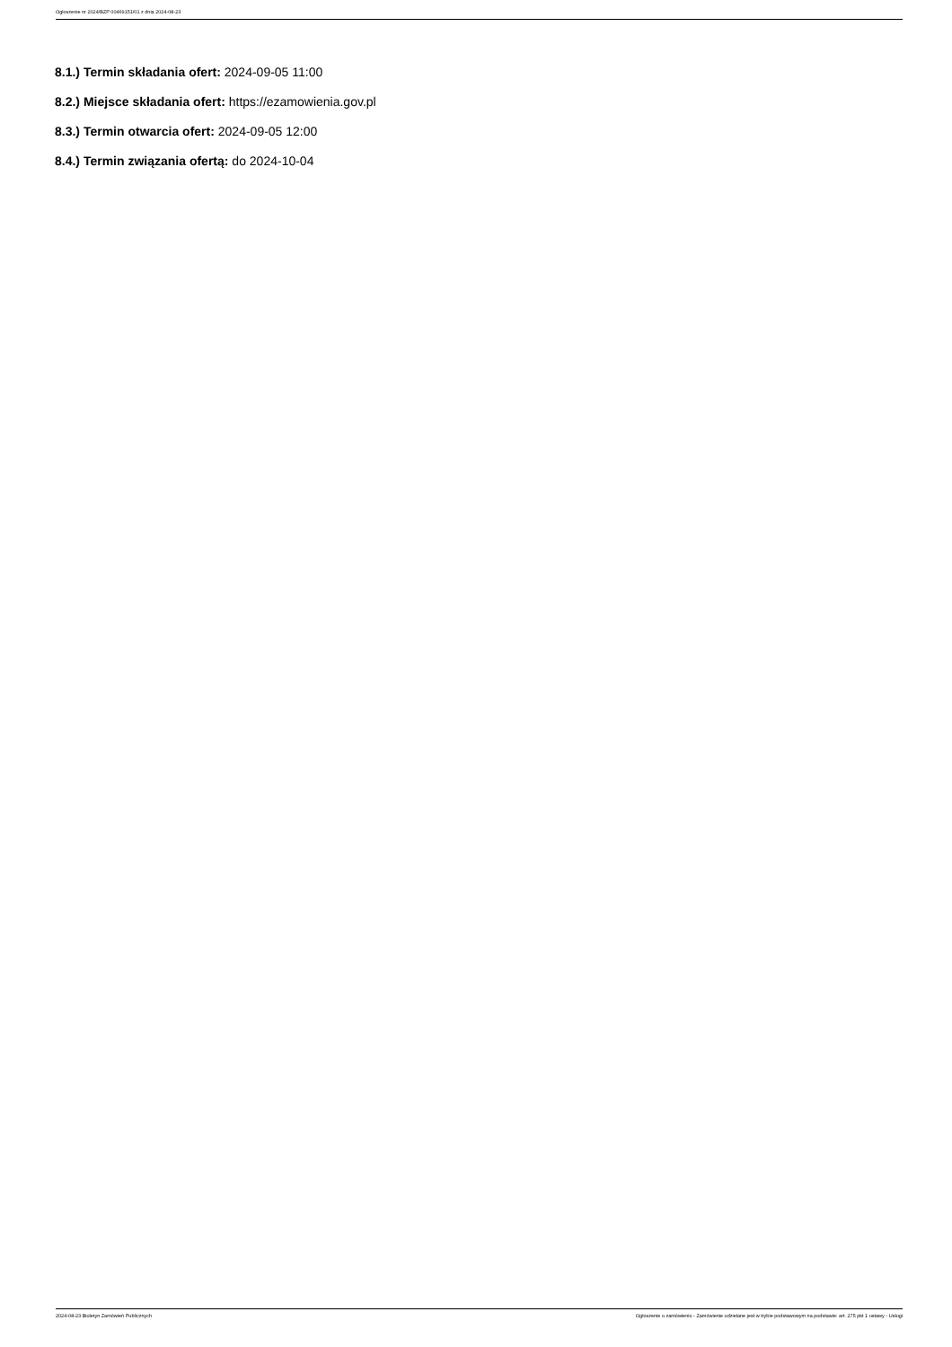Ogłoszenie nr 2024/BZP 00469151/01 z dnia 2024-08-23
8.1.) Termin składania ofert: 2024-09-05 11:00
8.2.) Miejsce składania ofert: https://ezamowienia.gov.pl
8.3.) Termin otwarcia ofert: 2024-09-05 12:00
8.4.) Termin związania ofertą: do 2024-10-04
2024-08-23 Biuletyn Zamówień Publicznych Ogłoszenie o zamówieniu - Zamówienie udzielane jest w trybie podstawowym na podstawie: art. 275 pkt 1 ustawy - Usługi